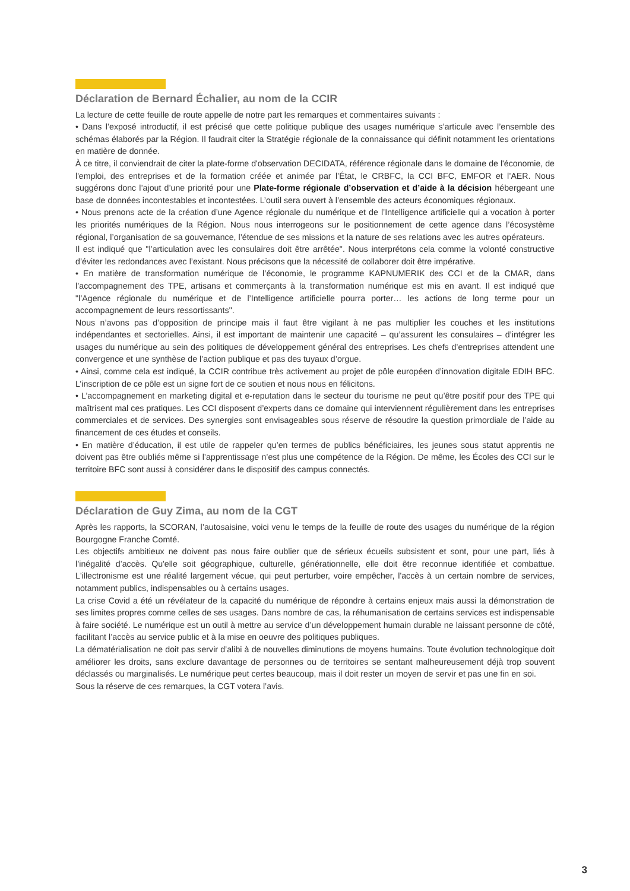Déclaration de Bernard Échalier, au nom de la CCIR
La lecture de cette feuille de route appelle de notre part les remarques et commentaires suivants :
• Dans l’exposé introductif, il est précisé que cette politique publique des usages numérique s’articule avec l’ensemble des schémas élaborés par la Région. Il faudrait citer la Stratégie régionale de la connaissance qui définit notamment les orientations en matière de donnée.
À ce titre, il conviendrait de citer la plate-forme d'observation DECIDATA, référence régionale dans le domaine de l'économie, de l'emploi, des entreprises et de la formation créée et animée par l’État, le CRBFC, la CCI BFC, EMFOR et l’AER. Nous suggérons donc l’ajout d’une priorité pour une Plate-forme régionale d’observation et d’aide à la décision hébergeant une base de données incontestables et incontestées. L’outil sera ouvert à l’ensemble des acteurs économiques régionaux.
• Nous prenons acte de la création d’une Agence régionale du numérique et de l’Intelligence artificielle qui a vocation à porter les priorités numériques de la Région. Nous nous interrogeons sur le positionnement de cette agence dans l’écosystème régional, l’organisation de sa gouvernance, l’étendue de ses missions et la nature de ses relations avec les autres opérateurs.
Il est indiqué que "l’articulation avec les consulaires doit être arrêtée". Nous interprétons cela comme la volonté constructive d’éviter les redondances avec l’existant. Nous précisons que la nécessité de collaborer doit être impérative.
• En matière de transformation numérique de l’économie, le programme KAPNUMERIK des CCI et de la CMAR, dans l’accompagnement des TPE, artisans et commerçants à la transformation numérique est mis en avant. Il est indiqué que "l’Agence régionale du numérique et de l’Intelligence artificielle pourra porter… les actions de long terme pour un accompagnement de leurs ressortissants".
Nous n’avons pas d’opposition de principe mais il faut être vigilant à ne pas multiplier les couches et les institutions indépendantes et sectorielles. Ainsi, il est important de maintenir une capacité – qu’assurent les consulaires – d’intégrer les usages du numérique au sein des politiques de développement général des entreprises. Les chefs d’entreprises attendent une convergence et une synthèse de l’action publique et pas des tuyaux d’orgue.
• Ainsi, comme cela est indiqué, la CCIR contribue très activement au projet de pôle européen d’innovation digitale EDIH BFC. L’inscription de ce pôle est un signe fort de ce soutien et nous nous en félicitons.
• L’accompagnement en marketing digital et e-reputation dans le secteur du tourisme ne peut qu’être positif pour des TPE qui maîtrisent mal ces pratiques. Les CCI disposent d’experts dans ce domaine qui interviennent régulièrement dans les entreprises commerciales et de services. Des synergies sont envisageables sous réserve de résoudre la question primordiale de l’aide au financement de ces études et conseils.
• En matière d’éducation, il est utile de rappeler qu’en termes de publics bénéficiaires, les jeunes sous statut apprentis ne doivent pas être oubliés même si l’apprentissage n’est plus une compétence de la Région. De même, les Écoles des CCI sur le territoire BFC sont aussi à considérer dans le dispositif des campus connectés.
Déclaration de Guy Zima, au nom de la CGT
Après les rapports, la SCORAN, l’autosaisine, voici venu le temps de la feuille de route des usages du numérique de la région Bourgogne Franche Comté.
Les objectifs ambitieux ne doivent pas nous faire oublier que de sérieux écueils subsistent et sont, pour une part, liés à l’inégalité d’accès. Qu'elle soit géographique, culturelle, générationnelle, elle doit être reconnue identifiée et combattue. L'illectronisme est une réalité largement vécue, qui peut perturber, voire empêcher, l'accès à un certain nombre de services, notamment publics, indispensables ou à certains usages.
La crise Covid a été un révélateur de la capacité du numérique de répondre à certains enjeux mais aussi la démonstration de ses limites propres comme celles de ses usages. Dans nombre de cas, la réhumanisation de certains services est indispensable à faire société. Le numérique est un outil à mettre au service d’un développement humain durable ne laissant personne de côté, facilitant l’accès au service public et à la mise en oeuvre des politiques publiques.
La dématérialisation ne doit pas servir d’alibi à de nouvelles diminutions de moyens humains. Toute évolution technologique doit améliorer les droits, sans exclure davantage de personnes ou de territoires se sentant malheureusement déjà trop souvent déclassés ou marginalisés. Le numérique peut certes beaucoup, mais il doit rester un moyen de servir et pas une fin en soi.
Sous la réserve de ces remarques, la CGT votera l’avis.
3